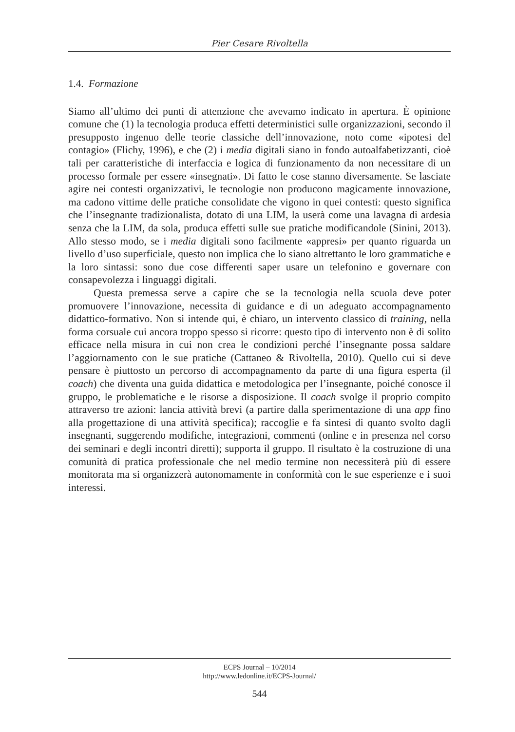Pier Cesare Rivoltella
1.4. Formazione
Siamo all’ultimo dei punti di attenzione che avevamo indicato in apertura. È opinione comune che (1) la tecnologia produca effetti deterministici sulle organizzazioni, secondo il presupposto ingenuo delle teorie classiche dell’innovazione, noto come «ipotesi del contagio» (Flichy, 1996), e che (2) i media digitali siano in fondo autoalfabetizzanti, cioè tali per caratteristiche di interfaccia e logica di funzionamento da non necessitare di un processo formale per essere «insegnati». Di fatto le cose stanno diversamente. Se lasciate agire nei contesti organizzativi, le tecnologie non producono magicamente innovazione, ma cadono vittime delle pratiche consolidate che vigono in quei contesti: questo significa che l’insegnante tradizionalista, dotato di una LIM, la userà come una lavagna di ardesia senza che la LIM, da sola, produca effetti sulle sue pratiche modificandole (Sinini, 2013). Allo stesso modo, se i media digitali sono facilmente «appresi» per quanto riguarda un livello d’uso superficiale, questo non implica che lo siano altrettanto le loro grammatiche e la loro sintassi: sono due cose differenti saper usare un telefonino e governare con consapevolezza i linguaggi digitali.
Questa premessa serve a capire che se la tecnologia nella scuola deve poter promuovere l’innovazione, necessita di guidance e di un adeguato accompagnamento didattico-formativo. Non si intende qui, è chiaro, un intervento classico di training, nella forma corsuale cui ancora troppo spesso si ricorre: questo tipo di intervento non è di solito efficace nella misura in cui non crea le condizioni perché l’insegnante possa saldare l’aggiornamento con le sue pratiche (Cattaneo & Rivoltella, 2010). Quello cui si deve pensare è piuttosto un percorso di accompagnamento da parte di una figura esperta (il coach) che diventa una guida didattica e metodologica per l’insegnante, poiché conosce il gruppo, le problematiche e le risorse a disposizione. Il coach svolge il proprio compito attraverso tre azioni: lancia attività brevi (a partire dalla sperimentazione di una app fino alla progettazione di una attività specifica); raccoglie e fa sintesi di quanto svolto dagli insegnanti, suggerendo modifiche, integrazioni, commenti (online e in presenza nel corso dei seminari e degli incontri diretti); supporta il gruppo. Il risultato è la costruzione di una comunità di pratica professionale che nel medio termine non necessiterà più di essere monitorata ma si organizzerà autonomamente in conformità con le sue esperienze e i suoi interessi.
ECPS Journal – 10/2014
http://www.ledonline.it/ECPS-Journal/
544